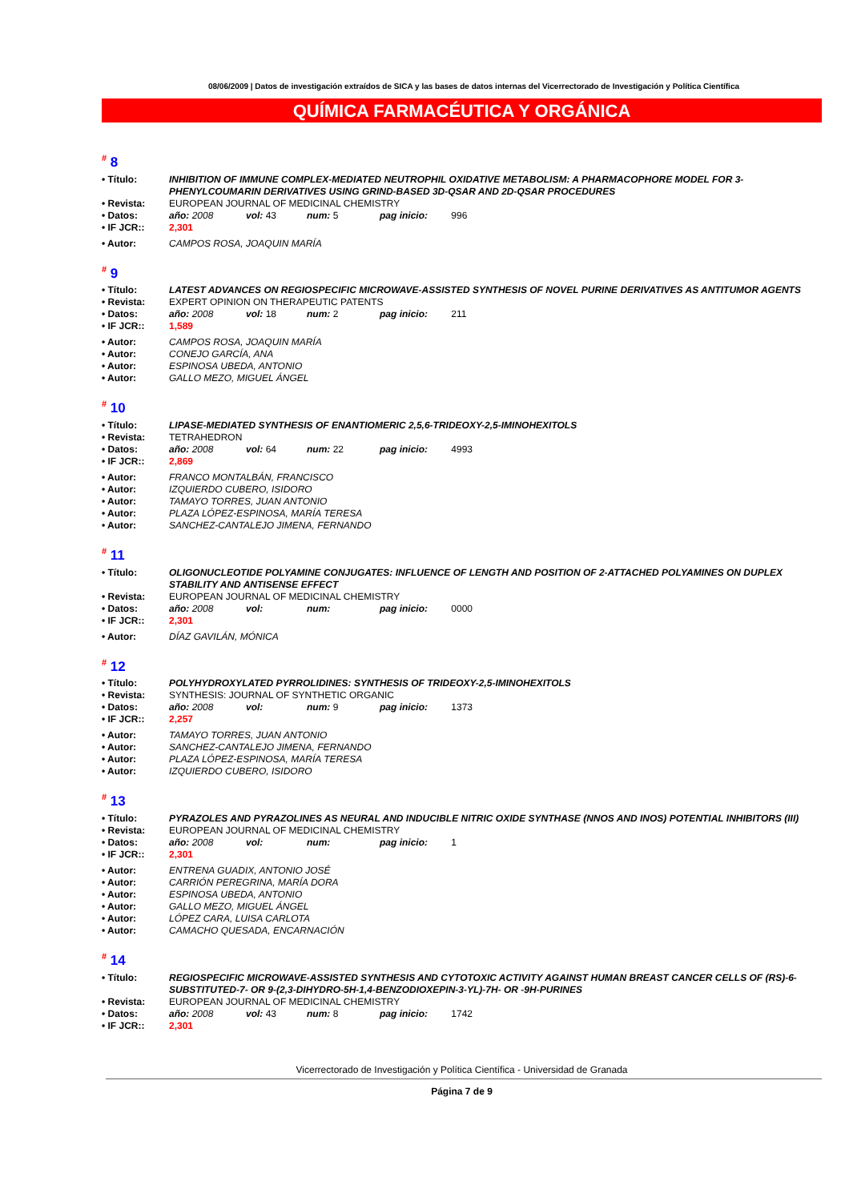08/06/2009 | Datos de investigación extraídos de SICA y las bases de datos internas del Vicerrectorado de Investigación y Política Científica
QUÍMICA FARMACÉUTICA Y ORGÁNICA
<sup>#</sup> 8
• Título: INHIBITION OF IMMUNE COMPLEX-MEDIATED NEUTROPHIL OXIDATIVE METABOLISM: A PHARMACOPHORE MODEL FOR 3-PHENYLCOUMARIN DERIVATIVES USING GRIND-BASED 3D-QSAR AND 2D-QSAR PROCEDURES
• Revista: EUROPEAN JOURNAL OF MEDICINAL CHEMISTRY
• Datos: año: 2008 vol: 43 num: 5 pag inicio: 996
• IF JCR:: 2,301
• Autor: CAMPOS ROSA, JOAQUIN MARÍA
<sup>#</sup> 9
• Título: LATEST ADVANCES ON REGIOSPECIFIC MICROWAVE-ASSISTED SYNTHESIS OF NOVEL PURINE DERIVATIVES AS ANTITUMOR AGENTS
• Revista: EXPERT OPINION ON THERAPEUTIC PATENTS
• Datos: año: 2008 vol: 18 num: 2 pag inicio: 211
• IF JCR:: 1,589
• Autor: CAMPOS ROSA, JOAQUIN MARÍA
• Autor: CONEJO GARCÍA, ANA
• Autor: ESPINOSA UBEDA, ANTONIO
• Autor: GALLO MEZO, MIGUEL ÁNGEL
<sup>#</sup> 10
• Título: LIPASE-MEDIATED SYNTHESIS OF ENANTIOMERIC 2,5,6-TRIDEOXY-2,5-IMINOHEXITOLS
• Revista: TETRAHEDRON
• Datos: año: 2008 vol: 64 num: 22 pag inicio: 4993
• IF JCR:: 2,869
• Autor: FRANCO MONTALBÁN, FRANCISCO
• Autor: IZQUIERDO CUBERO, ISIDORO
• Autor: TAMAYO TORRES, JUAN ANTONIO
• Autor: PLAZA LÓPEZ-ESPINOSA, MARÍA TERESA
• Autor: SANCHEZ-CANTALEJO JIMENA, FERNANDO
<sup>#</sup> 11
• Título: OLIGONUCLEOTIDE POLYAMINE CONJUGATES: INFLUENCE OF LENGTH AND POSITION OF 2-ATTACHED POLYAMINES ON DUPLEX STABILITY AND ANTISENSE EFFECT
• Revista: EUROPEAN JOURNAL OF MEDICINAL CHEMISTRY
• Datos: año: 2008 vol: num: pag inicio: 0000
• IF JCR:: 2,301
• Autor: DÍAZ GAVILÁN, MÓNICA
<sup>#</sup> 12
• Título: POLYHYDROXYLATED PYRROLIDINES: SYNTHESIS OF TRIDEOXY-2,5-IMINOHEXITOLS
• Revista: SYNTHESIS: JOURNAL OF SYNTHETIC ORGANIC
• Datos: año: 2008 vol: num: 9 pag inicio: 1373
• IF JCR:: 2,257
• Autor: TAMAYO TORRES, JUAN ANTONIO
• Autor: SANCHEZ-CANTALEJO JIMENA, FERNANDO
• Autor: PLAZA LÓPEZ-ESPINOSA, MARÍA TERESA
• Autor: IZQUIERDO CUBERO, ISIDORO
<sup>#</sup> 13
• Título: PYRAZOLES AND PYRAZOLINES AS NEURAL AND INDUCIBLE NITRIC OXIDE SYNTHASE (NNOS AND INOS) POTENTIAL INHIBITORS (III)
• Revista: EUROPEAN JOURNAL OF MEDICINAL CHEMISTRY
• Datos: año: 2008 vol: num: pag inicio: 1
• IF JCR:: 2,301
• Autor: ENTRENA GUADIX, ANTONIO JOSÉ
• Autor: CARRIÓN PEREGRINA, MARÍA DORA
• Autor: ESPINOSA UBEDA, ANTONIO
• Autor: GALLO MEZO, MIGUEL ÁNGEL
• Autor: LÓPEZ CARA, LUISA CARLOTA
• Autor: CAMACHO QUESADA, ENCARNACIÓN
<sup>#</sup> 14
• Título: REGIOSPECIFIC MICROWAVE-ASSISTED SYNTHESIS AND CYTOTOXIC ACTIVITY AGAINST HUMAN BREAST CANCER CELLS OF (RS)-6-SUBSTITUTED-7- OR 9-(2,3-DIHYDRO-5H-1,4-BENZODIOXEPIN-3-YL)-7H- OR -9H-PURINES
• Revista: EUROPEAN JOURNAL OF MEDICINAL CHEMISTRY
• Datos: año: 2008 vol: 43 num: 8 pag inicio: 1742
• IF JCR:: 2,301
Vicerrectorado de Investigación y Política Científica - Universidad de Granada
Página 7 de 9